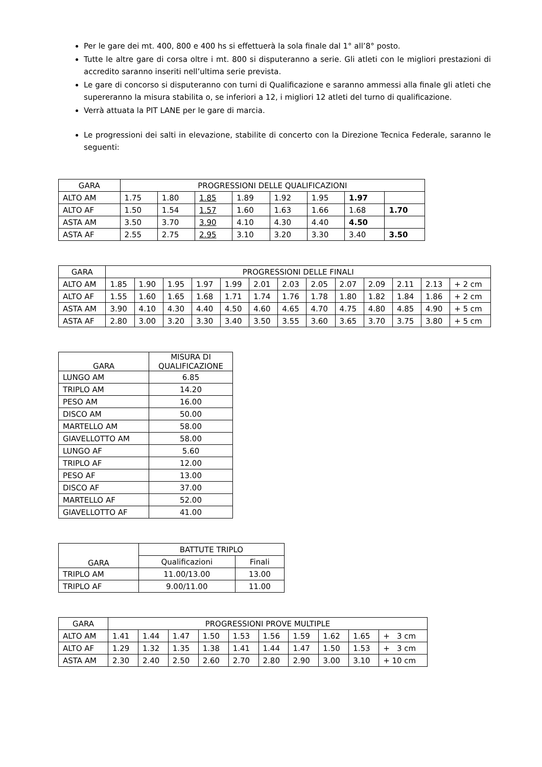Per le gare dei mt. 400, 800 e 400 hs si effettuerà la sola finale dal 1° all’8° posto.
Tutte le altre gare di corsa oltre i mt. 800 si disputeranno a serie. Gli atleti con le migliori prestazioni di accredito saranno inseriti nell’ultima serie prevista.
Le gare di concorso si disputeranno con turni di Qualificazione e saranno ammessi alla finale gli atleti che supereranno la misura stabilita o, se inferiori a 12, i migliori 12 atleti del turno di qualificazione.
Verrà attuata la PIT LANE per le gare di marcia.
Le progressioni dei salti in elevazione, stabilite di concerto con la Direzione Tecnica Federale, saranno le seguenti:
| GARA | PROGRESSIONI DELLE QUALIFICAZIONI | | | | | | | |
| --- | --- | --- | --- | --- | --- | --- | --- | --- |
| ALTO AM | 1.75 | 1.80 | 1.85 | 1.89 | 1.92 | 1.95 | 1.97 | |
| ALTO AF | 1.50 | 1.54 | 1.57 | 1.60 | 1.63 | 1.66 | 1.68 | 1.70 |
| ASTA AM | 3.50 | 3.70 | 3.90 | 4.10 | 4.30 | 4.40 | 4.50 | |
| ASTA AF | 2.55 | 2.75 | 2.95 | 3.10 | 3.20 | 3.30 | 3.40 | 3.50 |
| GARA | PROGRESSIONI DELLE FINALI | | | | | | | | | | | | |
| --- | --- | --- | --- | --- | --- | --- | --- | --- | --- | --- | --- | --- | --- |
| ALTO AM | 1.85 | 1.90 | 1.95 | 1.97 | 1.99 | 2.01 | 2.03 | 2.05 | 2.07 | 2.09 | 2.11 | 2.13 | + 2 cm |
| ALTO AF | 1.55 | 1.60 | 1.65 | 1.68 | 1.71 | 1.74 | 1.76 | 1.78 | 1.80 | 1.82 | 1.84 | 1.86 | + 2 cm |
| ASTA AM | 3.90 | 4.10 | 4.30 | 4.40 | 4.50 | 4.60 | 4.65 | 4.70 | 4.75 | 4.80 | 4.85 | 4.90 | + 5 cm |
| ASTA AF | 2.80 | 3.00 | 3.20 | 3.30 | 3.40 | 3.50 | 3.55 | 3.60 | 3.65 | 3.70 | 3.75 | 3.80 | + 5 cm |
| GARA | MISURA DI QUALIFICAZIONE |
| --- | --- |
| LUNGO AM | 6.85 |
| TRIPLO AM | 14.20 |
| PESO AM | 16.00 |
| DISCO AM | 50.00 |
| MARTELLO AM | 58.00 |
| GIAVELLOTTO AM | 58.00 |
| LUNGO AF | 5.60 |
| TRIPLO AF | 12.00 |
| PESO AF | 13.00 |
| DISCO AF | 37.00 |
| MARTELLO AF | 52.00 |
| GIAVELLOTTO AF | 41.00 |
| GARA | BATTUTE TRIPLO | |
| --- | --- | --- |
| | Qualificazioni | Finali |
| TRIPLO AM | 11.00/13.00 | 13.00 |
| TRIPLO AF | 9.00/11.00 | 11.00 |
| GARA | PROGRESSIONI PROVE MULTIPLE | | | | | | | | | |
| --- | --- | --- | --- | --- | --- | --- | --- | --- | --- | --- |
| ALTO AM | 1.41 | 1.44 | 1.47 | 1.50 | 1.53 | 1.56 | 1.59 | 1.62 | 1.65 | + 3 cm |
| ALTO AF | 1.29 | 1.32 | 1.35 | 1.38 | 1.41 | 1.44 | 1.47 | 1.50 | 1.53 | + 3 cm |
| ASTA AM | 2.30 | 2.40 | 2.50 | 2.60 | 2.70 | 2.80 | 2.90 | 3.00 | 3.10 | + 10 cm |